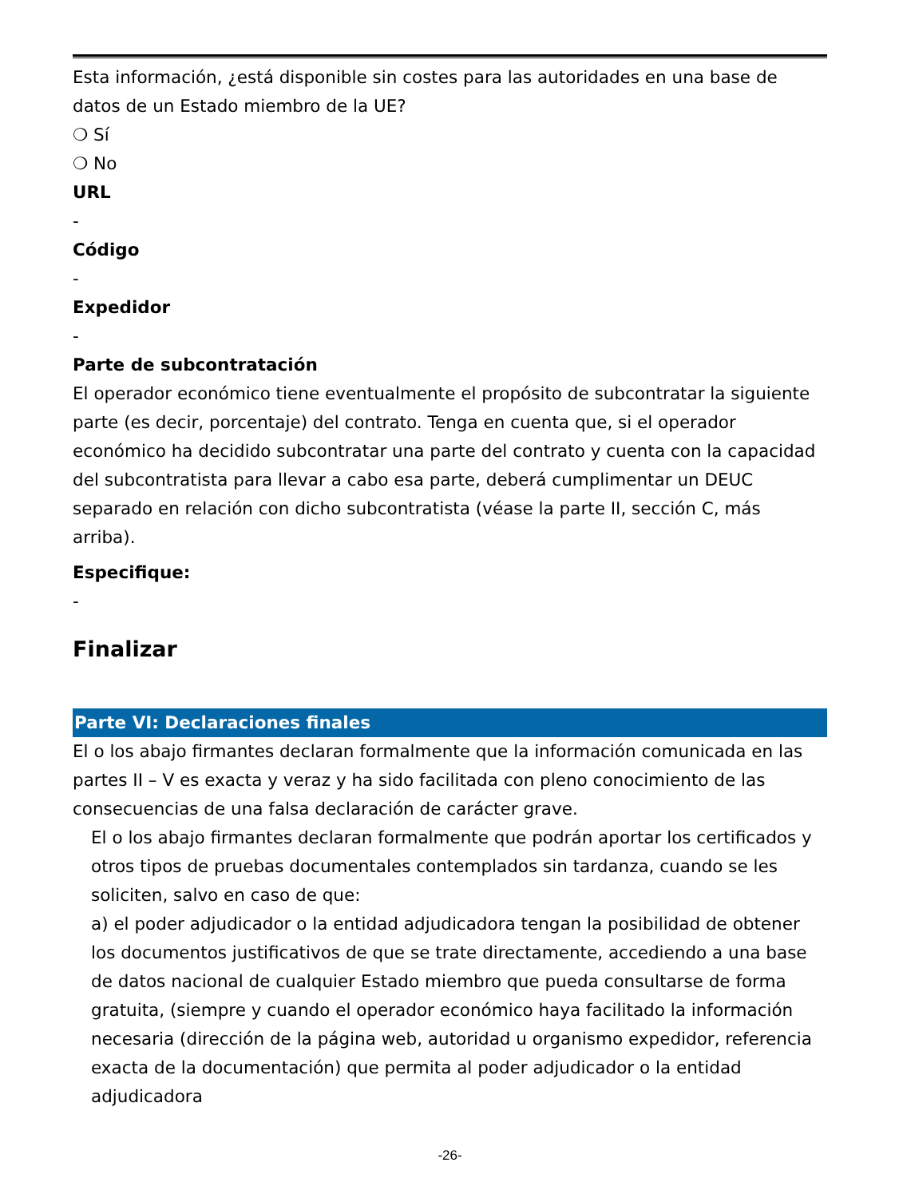Esta información, ¿está disponible sin costes para las autoridades en una base de datos de un Estado miembro de la UE?
❍ Sí
❍ No
URL
-
Código
-
Expedidor
-
Parte de subcontratación
El operador económico tiene eventualmente el propósito de subcontratar la siguiente parte (es decir, porcentaje) del contrato. Tenga en cuenta que, si el operador económico ha decidido subcontratar una parte del contrato y cuenta con la capacidad del subcontratista para llevar a cabo esa parte, deberá cumplimentar un DEUC separado en relación con dicho subcontratista (véase la parte II, sección C, más arriba).
Especifique:
-
Finalizar
Parte VI: Declaraciones finales
El o los abajo firmantes declaran formalmente que la información comunicada en las partes II – V es exacta y veraz y ha sido facilitada con pleno conocimiento de las consecuencias de una falsa declaración de carácter grave.
El o los abajo firmantes declaran formalmente que podrán aportar los certificados y otros tipos de pruebas documentales contemplados sin tardanza, cuando se les soliciten, salvo en caso de que:
a) el poder adjudicador o la entidad adjudicadora tengan la posibilidad de obtener los documentos justificativos de que se trate directamente, accediendo a una base de datos nacional de cualquier Estado miembro que pueda consultarse de forma gratuita, (siempre y cuando el operador económico haya facilitado la información necesaria (dirección de la página web, autoridad u organismo expedidor, referencia exacta de la documentación) que permita al poder adjudicador o la entidad adjudicadora
-26-